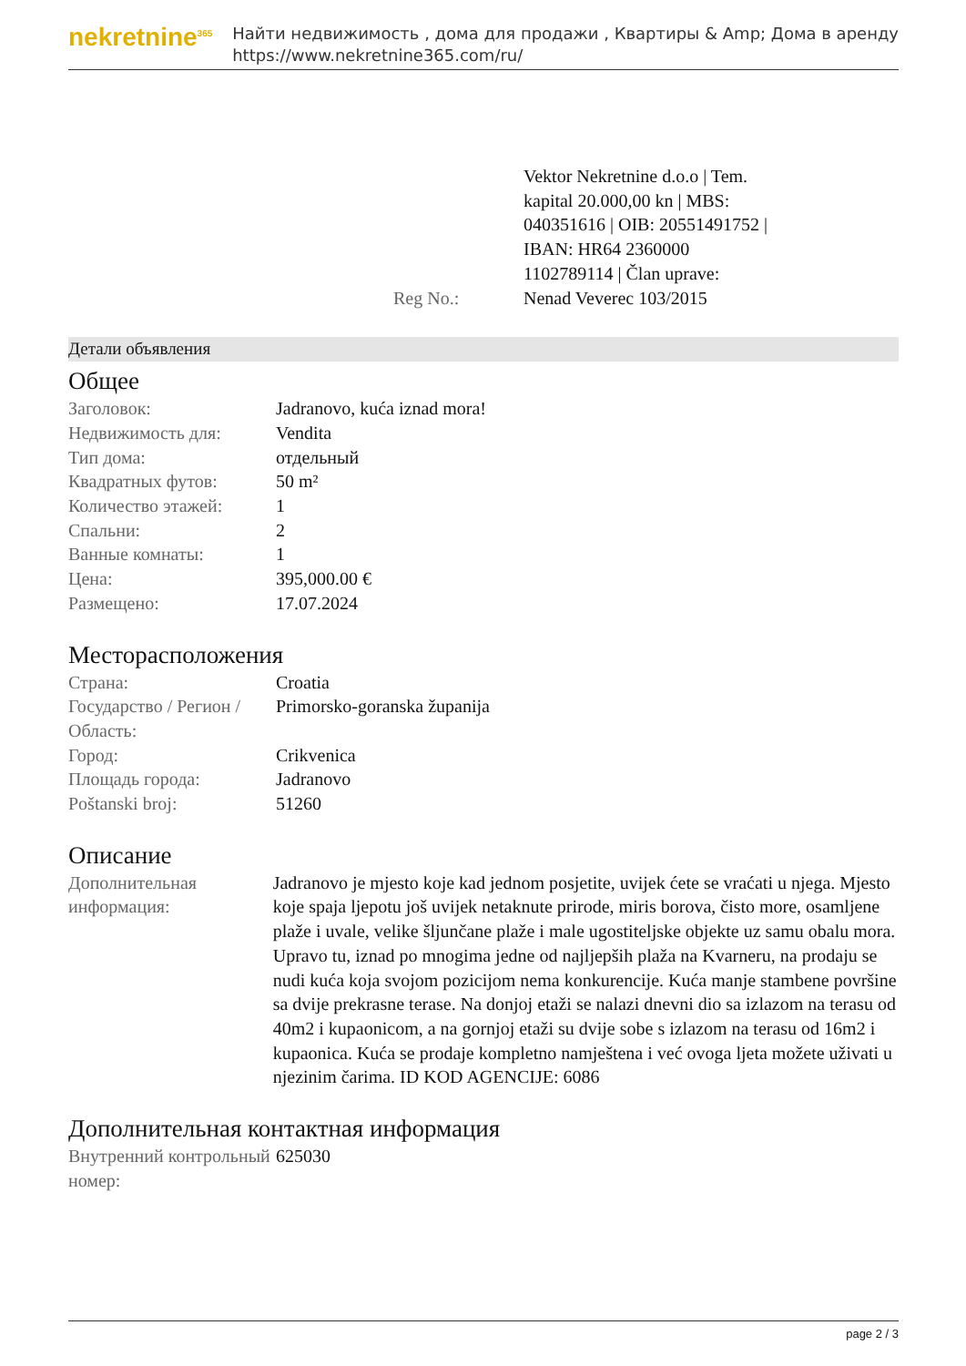nekretnine<sup>365</sup>
Найти недвижимость , дома для продажи , Квартиры & Amp; Дома в аренду
https://www.nekretnine365.com/ru/
| Reg No.: | Vektor Nekretnine d.o.o / Tem. kapital 20.000,00 kn / MBS: 040351616 / OIB: 20551491752 / IBAN: HR64 2360000 1102789114 / Član uprave: Nenad Veverec 103/2015 |
Детали объявления
Общее
| Заголовок: | Jadranovo, kuća iznad mora! |
| Недвижимость для: | Vendita |
| Тип дома: | отдельный |
| Квадратных футов: | 50 m² |
| Количество этажей: | 1 |
| Спальни: | 2 |
| Ванные комнаты: | 1 |
| Цена: | 395,000.00 € |
| Размещено: | 17.07.2024 |
Месторасположения
| Страна: | Croatia |
| Государство / Регион / Область: | Primorsko-goranska županija |
| Город: | Crikvenica |
| Площадь города: | Jadranovo |
| Poštanski broj: | 51260 |
Описание
| Дополнительная информация: | Jadranovo je mjesto koje kad jednom posjetite, uvijek ćete se vraćati u njega. Mjesto koje spaja ljepotu još uvijek netaknute prirode, miris borova, čisto more, osamljene plaže i uvale, velike šljunčane plaže i male ugostiteljske objekte uz samu obalu mora. Upravo tu, iznad po mnogima jedne od najljepših plaža na Kvarneru, na prodaju se nudi kuća koja svojom pozicijom nema konkurencije. Kuća manje stambene površine sa dvije prekrasne terase. Na donjoj etaži se nalazi dnevni dio sa izlazom na terasu od 40m2 i kupaonicom, a na gornjoj etaži su dvije sobe s izlazom na terasu od 16m2 i kupaonica. Kuća se prodaje kompletno namještena i već ovoga ljeta možete uživati u njezinim čarima. ID KOD AGENCIJE: 6086 |
Дополнительная контактная информация
| Внутренний контрольный номер: | 625030 |
page 2 / 3